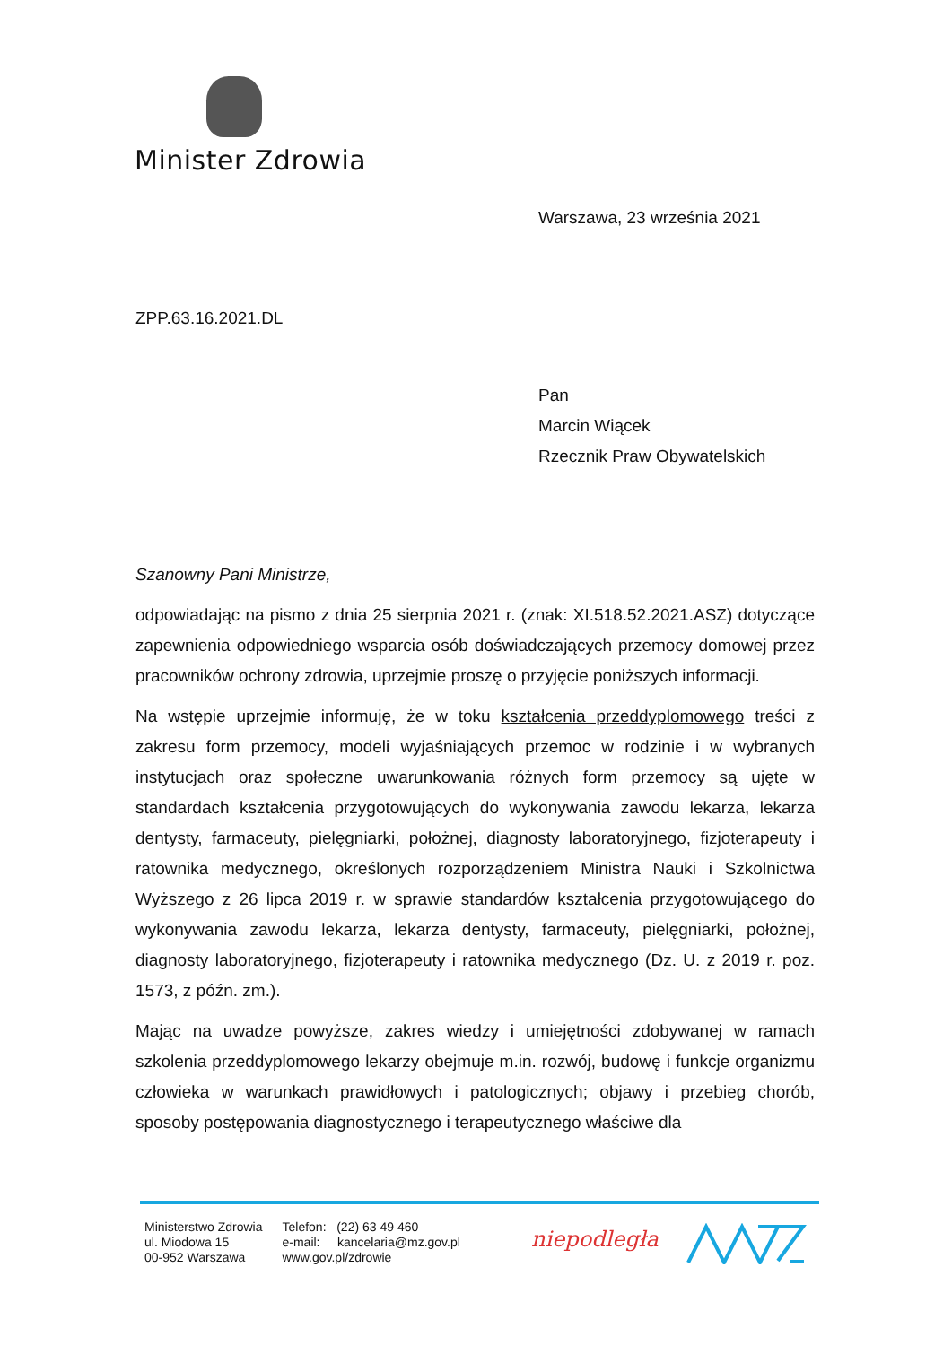Minister Zdrowia
Warszawa, 23 września 2021
ZPP.63.16.2021.DL
Pan
Marcin Wiącek
Rzecznik Praw Obywatelskich
Szanowny Pani Ministrze,
odpowiadając na pismo z dnia 25 sierpnia 2021 r. (znak: XI.518.52.2021.ASZ) dotyczące zapewnienia odpowiedniego wsparcia osób doświadczających przemocy domowej przez pracowników ochrony zdrowia, uprzejmie proszę o przyjęcie poniższych informacji.
Na wstępie uprzejmie informuję, że w toku kształcenia przeddyplomowego treści z zakresu form przemocy, modeli wyjaśniających przemoc w rodzinie i w wybranych instytucjach oraz społeczne uwarunkowania różnych form przemocy są ujęte w standardach kształcenia przygotowujących do wykonywania zawodu lekarza, lekarza dentysty, farmaceuty, pielęgniarki, położnej, diagnosty laboratoryjnego, fizjoterapeuty i ratownika medycznego, określonych rozporządzeniem Ministra Nauki i Szkolnictwa Wyższego z 26 lipca 2019 r. w sprawie standardów kształcenia przygotowującego do wykonywania zawodu lekarza, lekarza dentysty, farmaceuty, pielęgniarki, położnej, diagnosty laboratoryjnego, fizjoterapeuty i ratownika medycznego (Dz. U. z 2019 r. poz. 1573, z późn. zm.).
Mając na uwadze powyższe, zakres wiedzy i umiejętności zdobywanej w ramach szkolenia przeddyplomowego lekarzy obejmuje m.in. rozwój, budowę i funkcje organizmu człowieka w warunkach prawidłowych i patologicznych; objawy i przebieg chorób, sposoby postępowania diagnostycznego i terapeutycznego właściwe dla
Ministerstwo Zdrowia
ul. Miodowa 15
00-952 Warszawa
Telefon: (22) 63 49 460
e-mail: kancelaria@mz.gov.pl
www.gov.pl/zdrowie
niepodległa